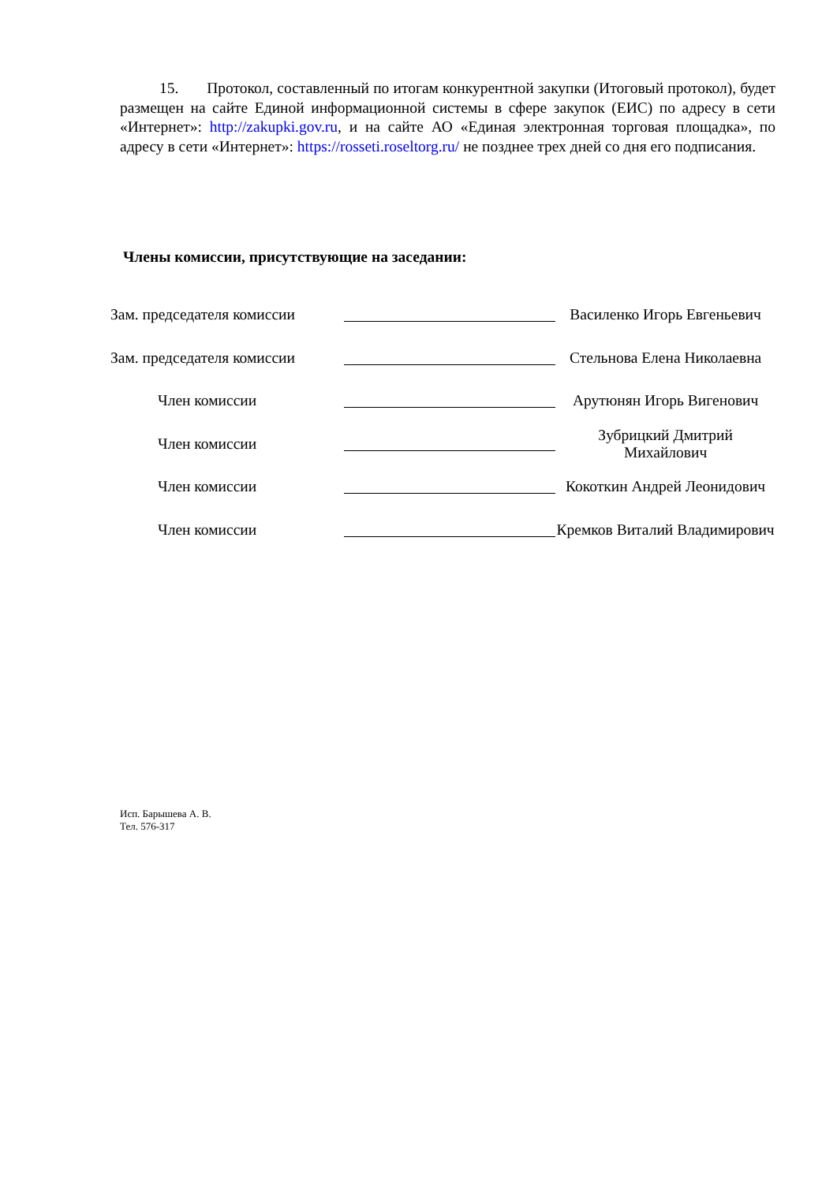15. Протокол, составленный по итогам конкурентной закупки (Итоговый протокол), будет размещен на сайте Единой информационной системы в сфере закупок (ЕИС) по адресу в сети «Интернет»: http://zakupki.gov.ru, и на сайте АО «Единая электронная торговая площадка», по адресу в сети «Интернет»: https://rosseti.roseltorg.ru/ не позднее трех дней со дня его подписания.
Члены комиссии, присутствующие на заседании:
| Зам. председателя комиссии | | Василенко Игорь Евгеньевич |
| Зам. председателя комиссии | | Стельнова Елена Николаевна |
| Член комиссии | | Арутюнян Игорь Вигенович |
| Член комиссии | | Зубрицкий Дмитрий Михайлович |
| Член комиссии | | Кокоткин Андрей Леонидович |
| Член комиссии | | Кремков Виталий Владимирович |
Исп. Барышева А. В.
Тел. 576-317